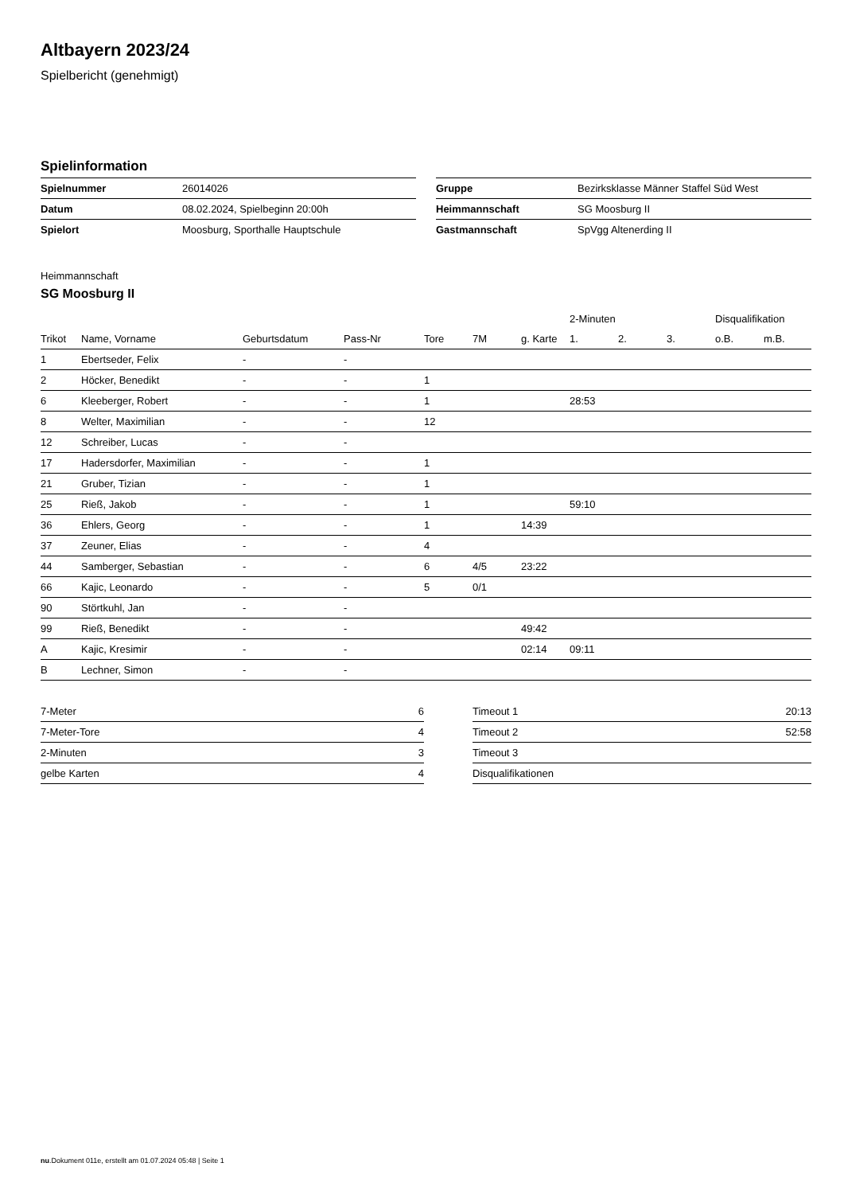Altbayern 2023/24
Spielbericht (genehmigt)
Spielinformation
| Spielnummer | 26014026 |
| Datum | 08.02.2024, Spielbeginn 20:00h |
| Spielort | Moosburg, Sporthalle Hauptschule |
| Gruppe | Bezirksklasse Männer Staffel Süd West |
| Heimmannschaft | SG Moosburg II |
| Gastmannschaft | SpVgg Altenerding II |
Heimmannschaft
SG Moosburg II
| | | | | | | | 2-Minuten | | | Disqualifikation | |
| --- | --- | --- | --- | --- | --- | --- | --- | --- | --- | --- | --- |
| Trikot | Name, Vorname | Geburtsdatum | Pass-Nr | Tore | 7M | g. Karte | 1. | 2. | 3. | o.B. | m.B. |
| 1 | Ebertseder, Felix | - | - | | | | | | | | |
| 2 | Höcker, Benedikt | - | - | 1 | | | | | | | |
| 6 | Kleeberger, Robert | - | - | 1 | | | 28:53 | | | | |
| 8 | Welter, Maximilian | - | - | 12 | | | | | | | |
| 12 | Schreiber, Lucas | - | - | | | | | | | | |
| 17 | Hadersdorfer, Maximilian | - | - | 1 | | | | | | | |
| 21 | Gruber, Tizian | - | - | 1 | | | | | | | |
| 25 | Rieß, Jakob | - | - | 1 | | | 59:10 | | | | |
| 36 | Ehlers, Georg | - | - | 1 | | 14:39 | | | | | |
| 37 | Zeuner, Elias | - | - | 4 | | | | | | | |
| 44 | Samberger, Sebastian | - | - | 6 | 4/5 | 23:22 | | | | | |
| 66 | Kajic, Leonardo | - | - | 5 | 0/1 | | | | | | |
| 90 | Störtkuhl, Jan | - | - | | | | | | | | |
| 99 | Rieß, Benedikt | - | - | | | 49:42 | | | | | |
| A | Kajic, Kresimir | - | - | | | 02:14 | 09:11 | | | | |
| B | Lechner, Simon | - | - | | | | | | | | |
| 7-Meter | 6 |
| 7-Meter-Tore | 4 |
| 2-Minuten | 3 |
| gelbe Karten | 4 |
| Timeout 1 | 20:13 |
| Timeout 2 | 52:58 |
| Timeout 3 | |
| Disqualifikationen | |
nu.Dokument 011e, erstellt am 01.07.2024 05:48 | Seite 1